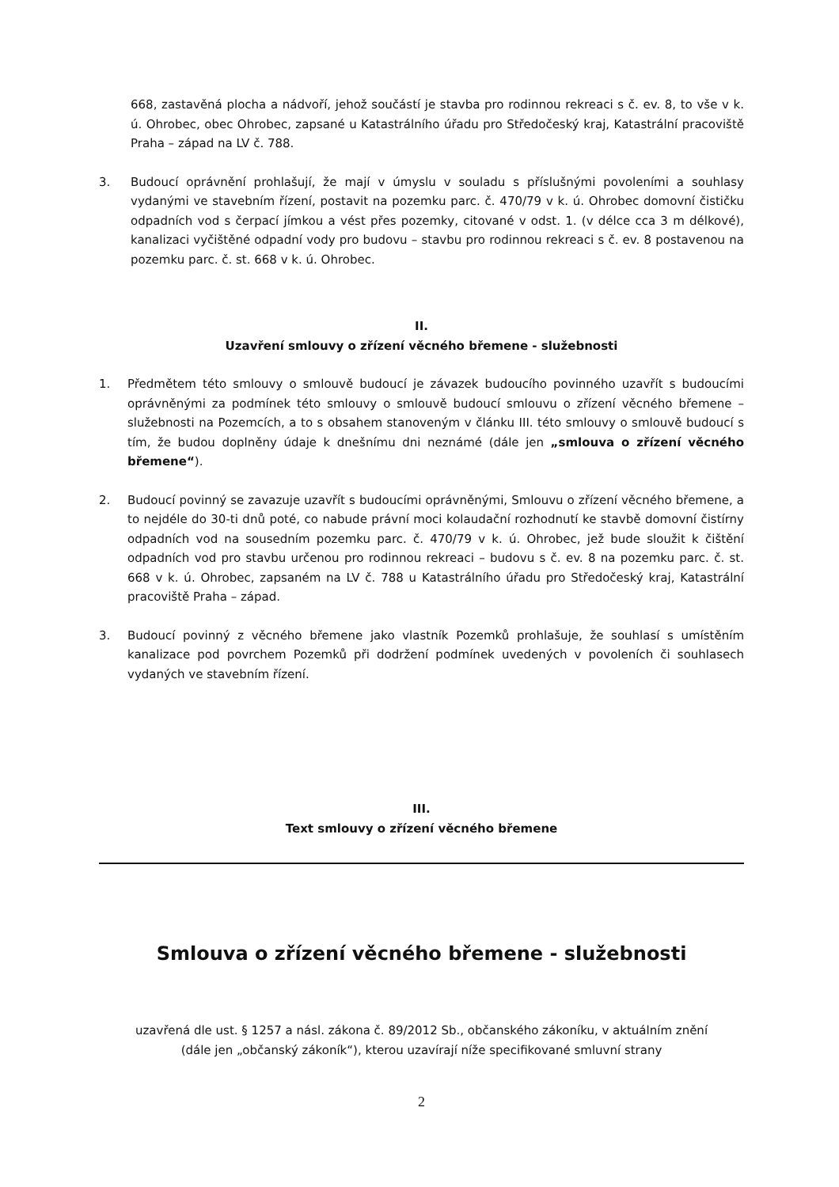668, zastavěná plocha a nádvoří, jehož součástí je stavba pro rodinnou rekreaci s č. ev. 8, to vše v k. ú. Ohrobec, obec Ohrobec, zapsané u Katastrálního úřadu pro Středočeský kraj, Katastrální pracoviště Praha – západ na LV č. 788.
3. Budoucí oprávnění prohlašují, že mají v úmyslu v souladu s příslušnými povoleními a souhlasy vydanými ve stavebním řízení, postavit na pozemku parc. č. 470/79 v k. ú. Ohrobec domovní čističku odpadních vod s čerpací jímkou a vést přes pozemky, citované v odst. 1. (v délce cca 3 m délkové), kanalizaci vyčištěné odpadní vody pro budovu – stavbu pro rodinnou rekreaci s č. ev. 8 postavenou na pozemku parc. č. st. 668 v k. ú. Ohrobec.
II.
Uzavření smlouvy o zřízení věcného břemene - služebnosti
1. Předmětem této smlouvy o smlouvě budoucí je závazek budoucího povinného uzavřít s budoucími oprávněnými za podmínek této smlouvy o smlouvě budoucí smlouvu o zřízení věcného břemene – služebnosti na Pozemcích, a to s obsahem stanoveným v článku III. této smlouvy o smlouvě budoucí s tím, že budou doplněny údaje k dnešnímu dni neznámé (dále jen „smlouva o zřízení věcného břemene“).
2. Budoucí povinný se zavazuje uzavřít s budoucími oprávněnými, Smlouvu o zřízení věcného břemene, a to nejdéle do 30-ti dnů poté, co nabude právní moci kolaudační rozhodnutí ke stavbě domovní čistírny odpadních vod na sousedním pozemku parc. č. 470/79 v k. ú. Ohrobec, jež bude sloužit k čištění odpadních vod pro stavbu určenou pro rodinnou rekreaci – budovu s č. ev. 8 na pozemku parc. č. st. 668 v k. ú. Ohrobec, zapsaném na LV č. 788 u Katastrálního úřadu pro Středočeský kraj, Katastrální pracoviště Praha – západ.
3. Budoucí povinný z věcného břemene jako vlastník Pozemků prohlašuje, že souhlasí s umístěním kanalizace pod povrchem Pozemků při dodržení podmínek uvedených v povoleních či souhlasech vydaných ve stavebním řízení.
III.
Text smlouvy o zřízení věcného břemene
Smlouva o zřízení věcného břemene - služebnosti
uzavřená dle ust. § 1257 a násl. zákona č. 89/2012 Sb., občanského zákoníku, v aktuálním znění
(dále jen „občanský zákoník“), kterou uzavírají níže specifikované smluvní strany
2